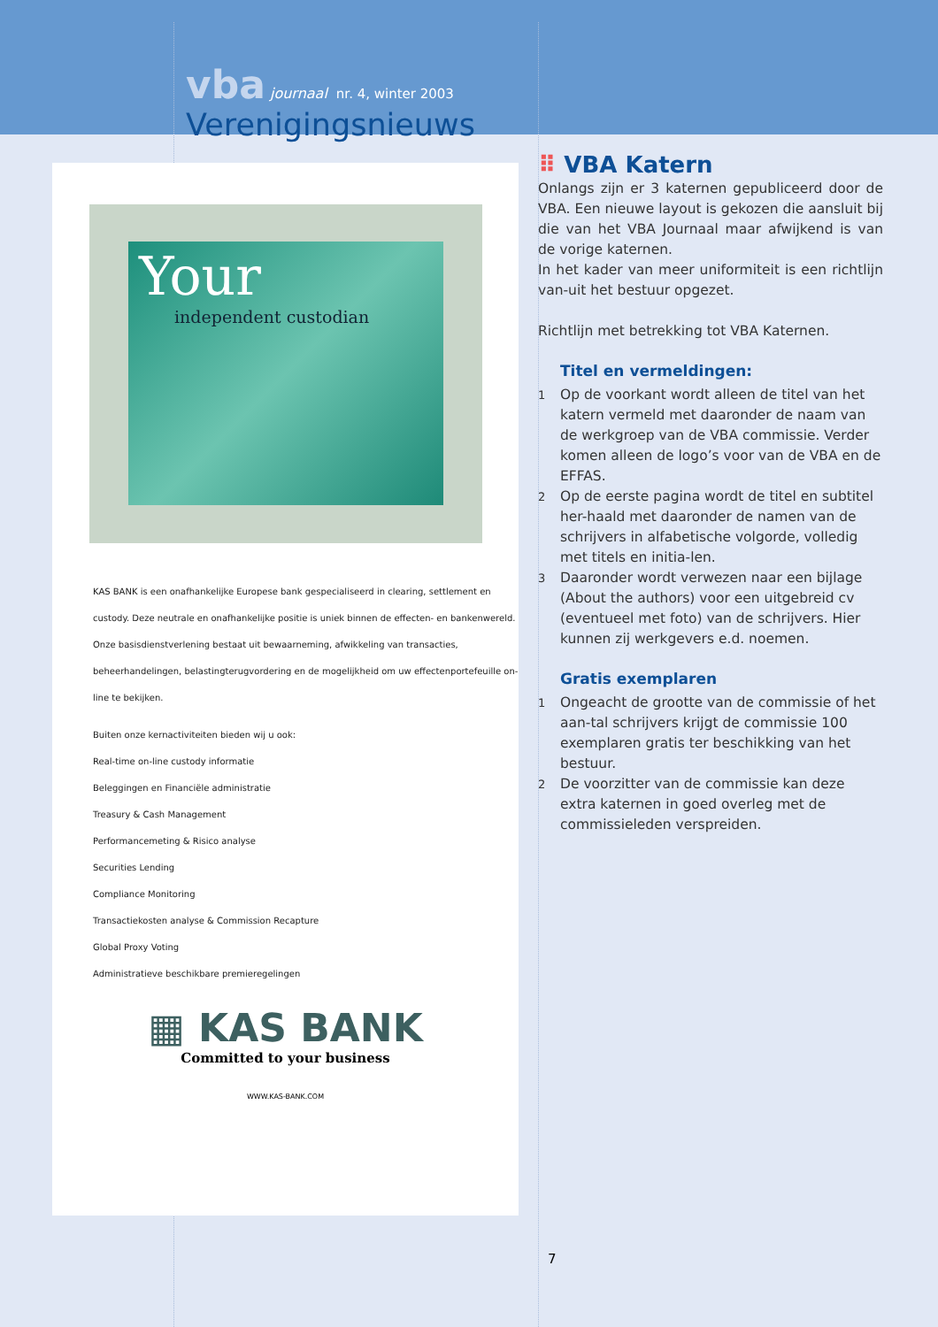vba journaal nr. 4, winter 2003
Verenigingsnieuws
Your
independent custodian
KAS BANK is een onafhankelijke Europese bank gespecialiseerd in clearing, settlement en custody. Deze neutrale en onafhankelijke positie is uniek binnen de effecten- en bankenwereld.
Onze basisdienstverlening bestaat uit bewaarneming, afwikkeling van transacties, beheerhandelingen, belastingterugvordering en de mogelijkheid om uw effectenportefeuille on-line te bekijken.
Buiten onze kernactiviteiten bieden wij u ook:
Real-time on-line custody informatie
Beleggingen en Financiële administratie
Treasury & Cash Management
Performancemeting & Risico analyse
Securities Lending
Compliance Monitoring
Transactiekosten analyse & Commission Recapture
Global Proxy Voting
Administratieve beschikbare premieregelingen
▦ KAS BANK
Committed to your business
WWW.KAS-BANK.COM
⠿ VBA Katern
Onlangs zijn er 3 katernen gepubliceerd door de VBA. Een nieuwe layout is gekozen die aansluit bij die van het VBA Journaal maar afwijkend is van de vorige katernen.
In het kader van meer uniformiteit is een richtlijn van-uit het bestuur opgezet.
Richtlijn met betrekking tot VBA Katernen.
Titel en vermeldingen:
1 Op de voorkant wordt alleen de titel van het katern vermeld met daaronder de naam van de werkgroep van de VBA commissie. Verder komen alleen de logo’s voor van de VBA en de EFFAS.
2 Op de eerste pagina wordt de titel en subtitel her-haald met daaronder de namen van de schrijvers in alfabetische volgorde, volledig met titels en initia-len.
3 Daaronder wordt verwezen naar een bijlage (About the authors) voor een uitgebreid cv (eventueel met foto) van de schrijvers. Hier kunnen zij werkgevers e.d. noemen.
Gratis exemplaren
1 Ongeacht de grootte van de commissie of het aan-tal schrijvers krijgt de commissie 100 exemplaren gratis ter beschikking van het bestuur.
2 De voorzitter van de commissie kan deze extra katernen in goed overleg met de commissieleden verspreiden.
7